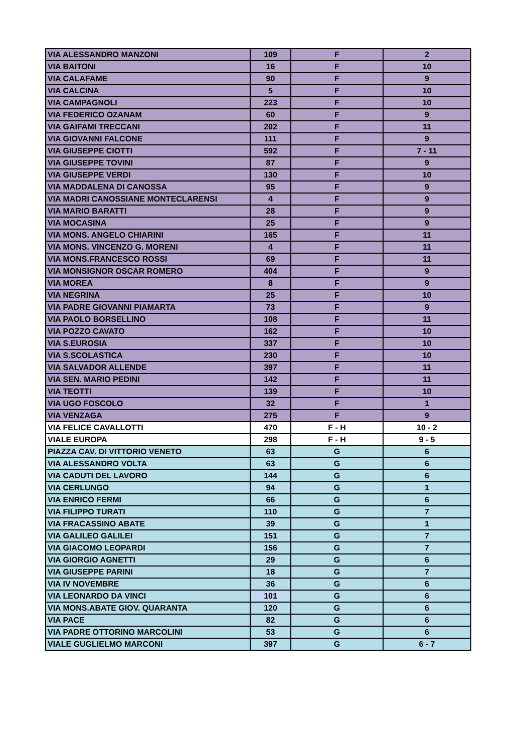| VIA ALESSANDRO MANZONI | 109 | F | 2 |
| VIA BAITONI | 16 | F | 10 |
| VIA CALAFAME | 90 | F | 9 |
| VIA CALCINA | 5 | F | 10 |
| VIA CAMPAGNOLI | 223 | F | 10 |
| VIA FEDERICO OZANAM | 60 | F | 9 |
| VIA GAIFAMI TRECCANI | 202 | F | 11 |
| VIA GIOVANNI FALCONE | 111 | F | 9 |
| VIA GIUSEPPE CIOTTI | 592 | F | 7 - 11 |
| VIA GIUSEPPE TOVINI | 87 | F | 9 |
| VIA GIUSEPPE VERDI | 130 | F | 10 |
| VIA MADDALENA DI CANOSSA | 95 | F | 9 |
| VIA MADRI CANOSSIANE MONTECLARENSI | 4 | F | 9 |
| VIA MARIO BARATTI | 28 | F | 9 |
| VIA MOCASINA | 25 | F | 9 |
| VIA MONS. ANGELO CHIARINI | 165 | F | 11 |
| VIA MONS. VINCENZO G. MORENI | 4 | F | 11 |
| VIA MONS.FRANCESCO ROSSI | 69 | F | 11 |
| VIA MONSIGNOR OSCAR ROMERO | 404 | F | 9 |
| VIA MOREA | 8 | F | 9 |
| VIA NEGRINA | 25 | F | 10 |
| VIA PADRE GIOVANNI PIAMARTA | 73 | F | 9 |
| VIA PAOLO BORSELLINO | 108 | F | 11 |
| VIA POZZO CAVATO | 162 | F | 10 |
| VIA S.EUROSIA | 337 | F | 10 |
| VIA S.SCOLASTICA | 230 | F | 10 |
| VIA SALVADOR ALLENDE | 397 | F | 11 |
| VIA SEN. MARIO PEDINI | 142 | F | 11 |
| VIA TEOTTI | 139 | F | 10 |
| VIA UGO FOSCOLO | 32 | F | 1 |
| VIA VENZAGA | 275 | F | 9 |
| VIA FELICE CAVALLOTTI | 470 | F - H | 10 - 2 |
| VIALE EUROPA | 298 | F - H | 9 - 5 |
| PIAZZA CAV. DI VITTORIO VENETO | 63 | G | 6 |
| VIA ALESSANDRO VOLTA | 63 | G | 6 |
| VIA CADUTI DEL LAVORO | 144 | G | 6 |
| VIA CERLUNGO | 94 | G | 1 |
| VIA ENRICO FERMI | 66 | G | 6 |
| VIA FILIPPO TURATI | 110 | G | 7 |
| VIA FRACASSINO ABATE | 39 | G | 1 |
| VIA GALILEO GALILEI | 151 | G | 7 |
| VIA GIACOMO LEOPARDI | 156 | G | 7 |
| VIA GIORGIO AGNETTI | 29 | G | 6 |
| VIA GIUSEPPE PARINI | 18 | G | 7 |
| VIA IV NOVEMBRE | 36 | G | 6 |
| VIA LEONARDO DA VINCI | 101 | G | 6 |
| VIA MONS.ABATE GIOV. QUARANTA | 120 | G | 6 |
| VIA PACE | 82 | G | 6 |
| VIA PADRE OTTORINO MARCOLINI | 53 | G | 6 |
| VIALE GUGLIELMO MARCONI | 397 | G | 6 - 7 |